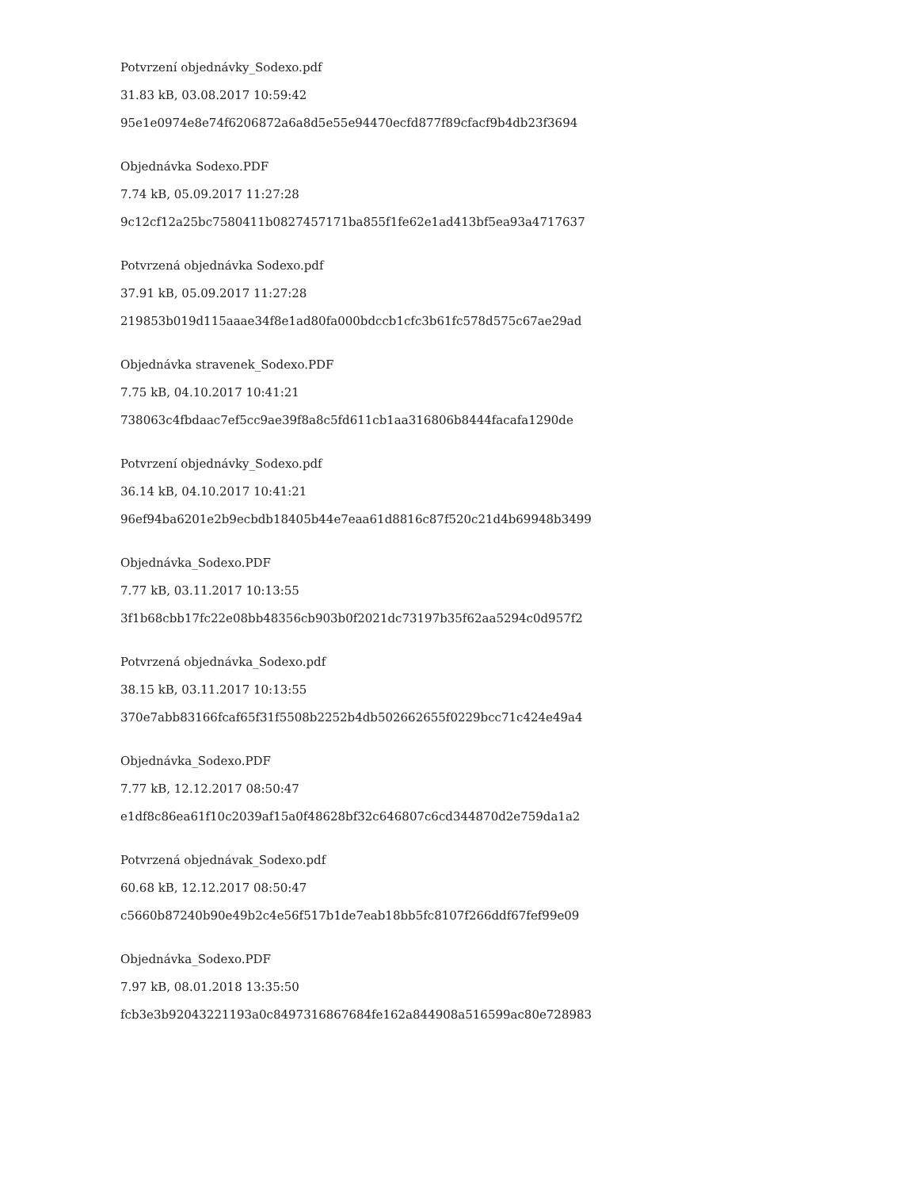Potvrzení objednávky_Sodexo.pdf
31.83 kB, 03.08.2017 10:59:42
95e1e0974e8e74f6206872a6a8d5e55e94470ecfd877f89cfacf9b4db23f3694
Objednávka Sodexo.PDF
7.74 kB, 05.09.2017 11:27:28
9c12cf12a25bc7580411b0827457171ba855f1fe62e1ad413bf5ea93a4717637
Potvrzená objednávka Sodexo.pdf
37.91 kB, 05.09.2017 11:27:28
219853b019d115aaae34f8e1ad80fa000bdccb1cfc3b61fc578d575c67ae29ad
Objednávka stravenek_Sodexo.PDF
7.75 kB, 04.10.2017 10:41:21
738063c4fbdaac7ef5cc9ae39f8a8c5fd611cb1aa316806b8444facafa1290de
Potvrzení objednávky_Sodexo.pdf
36.14 kB, 04.10.2017 10:41:21
96ef94ba6201e2b9ecbdb18405b44e7eaa61d8816c87f520c21d4b69948b3499
Objednávka_Sodexo.PDF
7.77 kB, 03.11.2017 10:13:55
3f1b68cbb17fc22e08bb48356cb903b0f2021dc73197b35f62aa5294c0d957f2
Potvrzená objednávka_Sodexo.pdf
38.15 kB, 03.11.2017 10:13:55
370e7abb83166fcaf65f31f5508b2252b4db502662655f0229bcc71c424e49a4
Objednávka_Sodexo.PDF
7.77 kB, 12.12.2017 08:50:47
e1df8c86ea61f10c2039af15a0f48628bf32c646807c6cd344870d2e759da1a2
Potvrzená objednávak_Sodexo.pdf
60.68 kB, 12.12.2017 08:50:47
c5660b87240b90e49b2c4e56f517b1de7eab18bb5fc8107f266ddf67fef99e09
Objednávka_Sodexo.PDF
7.97 kB, 08.01.2018 13:35:50
fcb3e3b92043221193a0c8497316867684fe162a844908a516599ac80e728983